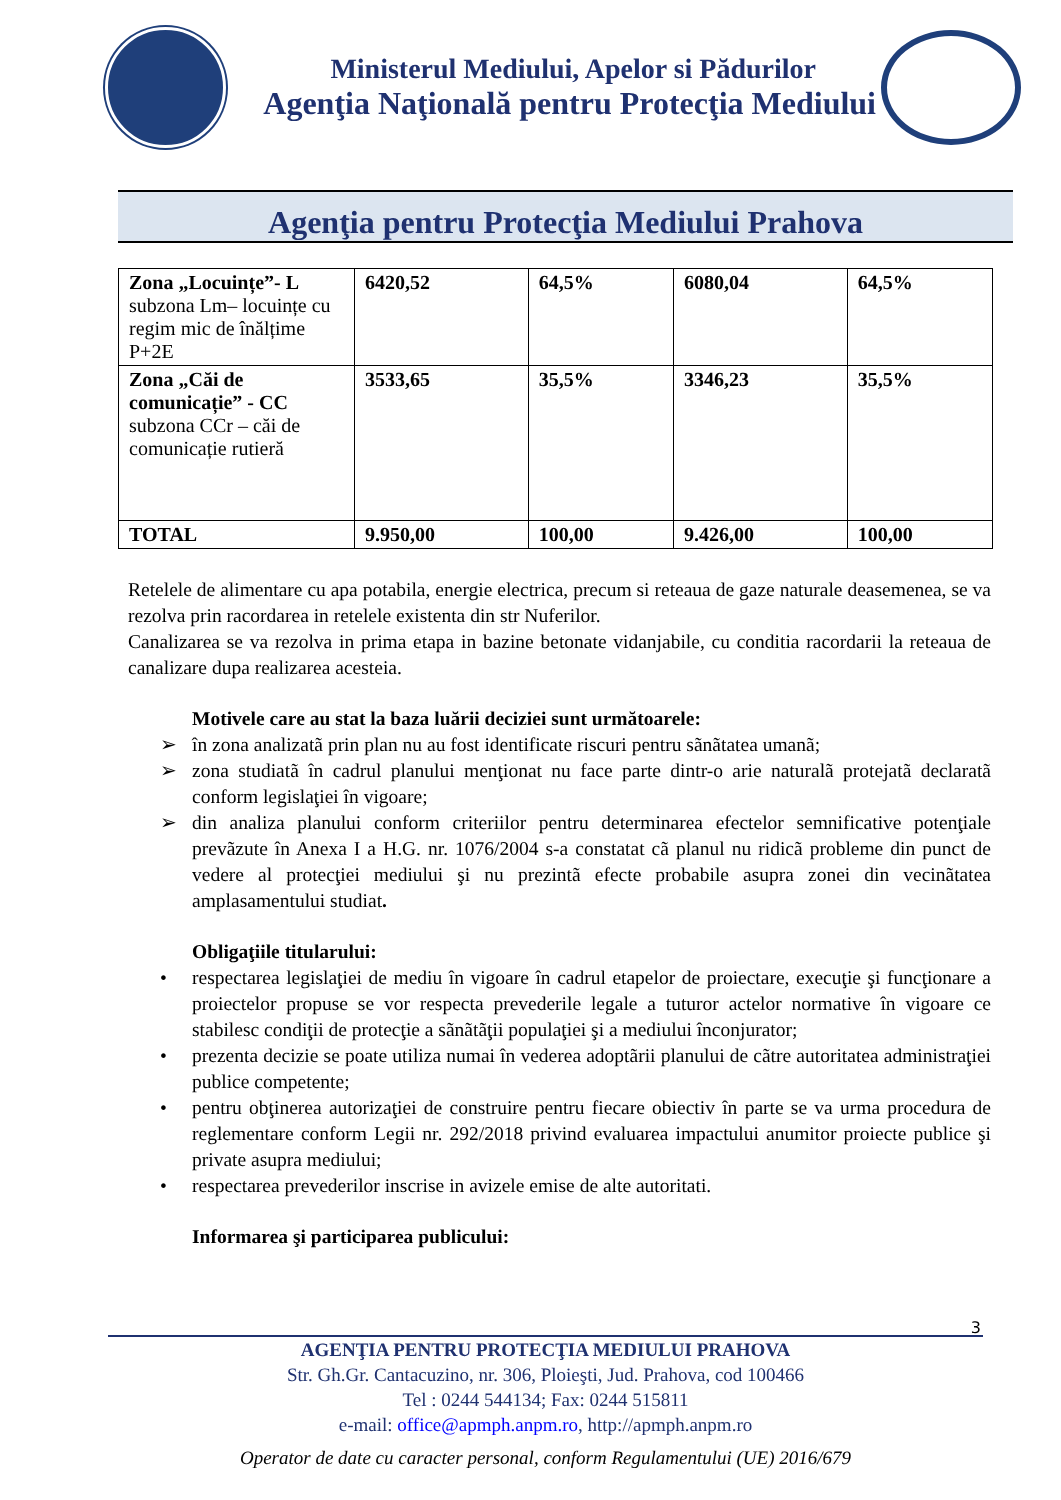Ministerul Mediului, Apelor si Pădurilor
Agenţia Naţională pentru Protecţia Mediului
Agenţia pentru Protecţia Mediului Prahova
| Zona „Locuințe”- L subzona Lm– locuințe cu regim mic de înălțime P+2E | 6420,52 | 64,5% | 6080,04 | 64,5% |
| Zona „Căi de comunicație” - CC subzona CCr – căi de comunicație rutieră | 3533,65 | 35,5% | 3346,23 | 35,5% |
| TOTAL | 9.950,00 | 100,00 | 9.426,00 | 100,00 |
Retelele de alimentare cu apa potabila, energie electrica, precum si reteaua de gaze naturale deasemenea, se va rezolva prin racordarea in retelele existenta din str Nuferilor.
Canalizarea se va rezolva in prima etapa in bazine betonate vidanjabile, cu conditia racordarii la reteaua de canalizare dupa realizarea acesteia.
Motivele care au stat la baza luării deciziei sunt următoarele:
➢ în zona analizatã prin plan nu au fost identificate riscuri pentru sãnãtatea umanã;
➢ zona studiatã în cadrul planului menţionat nu face parte dintr-o arie naturalã protejatã declaratã conform legislaţiei în vigoare;
➢ din analiza planului conform criteriilor pentru determinarea efectelor semnificative potenţiale prevãzute în Anexa I a H.G. nr. 1076/2004 s-a constatat cã planul nu ridicã probleme din punct de vedere al protecţiei mediului şi nu prezintã efecte probabile asupra zonei din vecinãtatea amplasamentului studiat.
Obligaţiile titularului:
• respectarea legislaţiei de mediu în vigoare în cadrul etapelor de proiectare, execuţie şi funcţionare a proiectelor propuse se vor respecta prevederile legale a tuturor actelor normative în vigoare ce stabilesc condiţii de protecţie a sãnãtãţii populaţiei şi a mediului înconjurator;
• prezenta decizie se poate utiliza numai în vederea adoptãrii planului de cãtre autoritatea administraţiei publice competente;
• pentru obţinerea autorizaţiei de construire pentru fiecare obiectiv în parte se va urma procedura de reglementare conform Legii nr. 292/2018 privind evaluarea impactului anumitor proiecte publice şi private asupra mediului;
• respectarea prevederilor inscrise in avizele emise de alte autoritati.
Informarea şi participarea publicului:
3
AGENŢIA PENTRU PROTECŢIA MEDIULUI PRAHOVA
Str. Gh.Gr. Cantacuzino, nr. 306, Ploieşti, Jud. Prahova, cod 100466
Tel : 0244 544134; Fax: 0244 515811
e-mail: office@apmph.anpm.ro, http://apmph.anpm.ro
Operator de date cu caracter personal, conform Regulamentului (UE) 2016/679